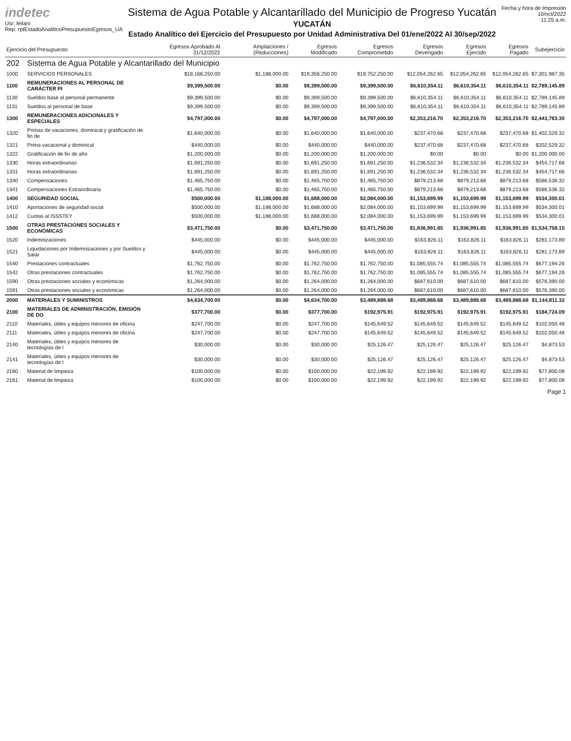indetec
Usr: leilani
Rep: rptEstadoAnaliticoPresupuestoEgresos_UA
Sistema de Agua Potable y Alcantarillado del Municipio de Progreso Yucatán
YUCATÁN
Estado Analítico del Ejercicio del Presupuesto por Unidad Administrativa Del 01/ene/2022 Al 30/sep/2022
Fecha y hora de Impresión
10/oct/2022
11:25 a.m.
| Ejercicio del Presupuesto | | Egresos Aprobado Al 31/12/2022 | Ampliaciones / (Reducciones) | Egresos Modificado | Egresos Comprometido | Egresos Devengado | Egresos Ejercido | Egresos Pagado | Subejercicio |
| --- | --- | --- | --- | --- | --- | --- | --- | --- | --- |
| 202 | Sistema de Agua Potable y Alcantarillado del Municipio | | | | | | | | |
| 1000 | SERVICIOS PERSONALES | $18,168,250.00 | $1,188,000.00 | $19,356,250.00 | $19,752,250.00 | $12,054,262.65 | $12,054,262.65 | $12,054,262.65 | $7,301,987.35 |
| 1100 | REMUNERACIONES AL PERSONAL DE CARÁCTER PI | $9,399,500.00 | $0.00 | $9,399,500.00 | $9,399,500.00 | $6,610,354.11 | $6,610,354.11 | $6,610,354.11 | $2,789,145.89 |
| 1130 | Sueldos base al personal permanente | $9,399,500.00 | $0.00 | $9,399,500.00 | $9,399,500.00 | $6,610,354.11 | $6,610,354.11 | $6,610,354.11 | $2,789,145.89 |
| 1131 | Sueldos al personal de base | $9,399,500.00 | $0.00 | $9,399,500.00 | $9,399,500.00 | $6,610,354.11 | $6,610,354.11 | $6,610,354.11 | $2,789,145.89 |
| 1300 | REMUNERACIONES ADICIONALES Y ESPECIALES | $4,797,000.00 | $0.00 | $4,797,000.00 | $4,797,000.00 | $2,353,216.70 | $2,353,216.70 | $2,353,216.70 | $2,443,783.30 |
| 1320 | Primas de vacaciones, dominical y gratificación de fin de | $1,640,000.00 | $0.00 | $1,640,000.00 | $1,640,000.00 | $237,470.68 | $237,470.68 | $237,470.68 | $1,402,529.32 |
| 1321 | Prima vacacional y dominical | $440,000.00 | $0.00 | $440,000.00 | $440,000.00 | $237,470.68 | $237,470.68 | $237,470.68 | $202,529.32 |
| 1322 | Gratificación de fin de año | $1,200,000.00 | $0.00 | $1,200,000.00 | $1,200,000.00 | $0.00 | $0.00 | $0.00 | $1,200,000.00 |
| 1330 | Horas extraordinarias | $1,691,250.00 | $0.00 | $1,691,250.00 | $1,691,250.00 | $1,236,532.34 | $1,236,532.34 | $1,236,532.34 | $454,717.66 |
| 1331 | Horas extraordinarias | $1,691,250.00 | $0.00 | $1,691,250.00 | $1,691,250.00 | $1,236,532.34 | $1,236,532.34 | $1,236,532.34 | $454,717.66 |
| 1340 | Compensaciones | $1,465,750.00 | $0.00 | $1,465,750.00 | $1,465,750.00 | $879,213.68 | $879,213.68 | $879,213.68 | $586,536.32 |
| 1341 | Compensaciones Extraordinaria | $1,465,750.00 | $0.00 | $1,465,750.00 | $1,465,750.00 | $879,213.68 | $879,213.68 | $879,213.68 | $586,536.32 |
| 1400 | SEGURIDAD SOCIAL | $500,000.00 | $1,188,000.00 | $1,688,000.00 | $2,084,000.00 | $1,153,699.99 | $1,153,699.99 | $1,153,699.99 | $534,300.01 |
| 1410 | Aportaciones de seguridad social | $500,000.00 | $1,188,000.00 | $1,688,000.00 | $2,084,000.00 | $1,153,699.99 | $1,153,699.99 | $1,153,699.99 | $534,300.01 |
| 1412 | Cuotas al ISSSTEY | $500,000.00 | $1,188,000.00 | $1,688,000.00 | $2,084,000.00 | $1,153,699.99 | $1,153,699.99 | $1,153,699.99 | $534,300.01 |
| 1500 | OTRAS PRESTACIONES SOCIALES Y ECONÓMICAS | $3,471,750.00 | $0.00 | $3,471,750.00 | $3,471,750.00 | $1,936,991.85 | $1,936,991.85 | $1,936,991.85 | $1,534,758.15 |
| 1520 | Indemnizaciones | $445,000.00 | $0.00 | $445,000.00 | $445,000.00 | $163,826.11 | $163,826.11 | $163,826.11 | $281,173.89 |
| 1521 | Liquidaciones por Indemnizaciones y por Sueldos y Salar | $445,000.00 | $0.00 | $445,000.00 | $445,000.00 | $163,826.11 | $163,826.11 | $163,826.11 | $281,173.89 |
| 1540 | Prestaciones contractuales | $1,762,750.00 | $0.00 | $1,762,750.00 | $1,762,750.00 | $1,085,555.74 | $1,085,555.74 | $1,085,555.74 | $677,194.26 |
| 1542 | Otras prestaciones contractuales | $1,762,750.00 | $0.00 | $1,762,750.00 | $1,762,750.00 | $1,085,555.74 | $1,085,555.74 | $1,085,555.74 | $677,194.26 |
| 1590 | Otras prestaciones sociales y económicas | $1,264,000.00 | $0.00 | $1,264,000.00 | $1,264,000.00 | $687,610.00 | $687,610.00 | $687,610.00 | $576,390.00 |
| 1591 | Otras prestaciones sociales y económicas | $1,264,000.00 | $0.00 | $1,264,000.00 | $1,264,000.00 | $687,610.00 | $687,610.00 | $687,610.00 | $576,390.00 |
| 2000 | MATERIALES Y SUMINISTROS | $4,634,700.00 | $0.00 | $4,634,700.00 | $3,489,888.68 | $3,489,888.68 | $3,489,888.68 | $3,489,888.68 | $1,144,811.32 |
| 2100 | MATERIALES DE ADMINISTRACIÓN, EMISIÓN DE DO | $377,700.00 | $0.00 | $377,700.00 | $192,975.91 | $192,975.91 | $192,975.91 | $192,975.91 | $184,724.09 |
| 2110 | Materiales, útiles y equipos menores de oficina | $247,700.00 | $0.00 | $247,700.00 | $145,649.52 | $145,649.52 | $145,649.52 | $145,649.52 | $102,050.48 |
| 2111 | Materiales, útiles y equipos menores de oficina | $247,700.00 | $0.00 | $247,700.00 | $145,649.52 | $145,649.52 | $145,649.52 | $145,649.52 | $102,050.48 |
| 2140 | Materiales, útiles y equipos menores de tecnologías de l | $30,000.00 | $0.00 | $30,000.00 | $25,126.47 | $25,126.47 | $25,126.47 | $25,126.47 | $4,873.53 |
| 2141 | Materiales, útiles y equipos menores de tecnologías de l | $30,000.00 | $0.00 | $30,000.00 | $25,126.47 | $25,126.47 | $25,126.47 | $25,126.47 | $4,873.53 |
| 2160 | Material de limpieza | $100,000.00 | $0.00 | $100,000.00 | $22,199.92 | $22,199.92 | $22,199.92 | $22,199.92 | $77,800.08 |
| 2161 | Material de limpieza | $100,000.00 | $0.00 | $100,000.00 | $22,199.92 | $22,199.92 | $22,199.92 | $22,199.92 | $77,800.08 |
Page 1